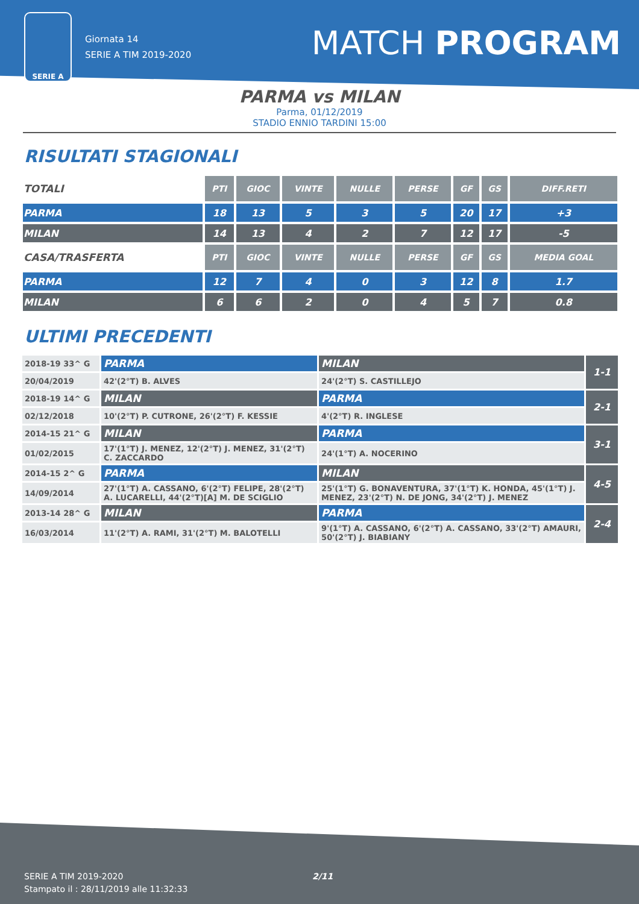SERIE A
Giornata 14
SERIE A TIM 2019-2020
MATCH PROGRAM
PARMA vs MILAN
Parma, 01/12/2019
STADIO ENNIO TARDINI 15:00
RISULTATI STAGIONALI
| TOTALI | PTI | GIOC | VINTE | NULLE | PERSE | GF | GS | DIFF.RETI |
| --- | --- | --- | --- | --- | --- | --- | --- | --- |
| PARMA | 18 | 13 | 5 | 3 | 5 | 20 | 17 | +3 |
| MILAN | 14 | 13 | 4 | 2 | 7 | 12 | 17 | -5 |
| CASA/TRASFERTA | PTI | GIOC | VINTE | NULLE | PERSE | GF | GS | MEDIA GOAL |
| PARMA | 12 | 7 | 4 | 0 | 3 | 12 | 8 | 1.7 |
| MILAN | 6 | 6 | 2 | 0 | 4 | 5 | 7 | 0.8 |
ULTIMI PRECEDENTI
| 2018-19 33^ G | PARMA | MILAN | 1-1 |
| 20/04/2019 | 42'(2°T) B. ALVES | 24'(2°T) S. CASTILLEJO | |
| 2018-19 14^ G | MILAN | PARMA | 2-1 |
| 02/12/2018 | 10'(2°T) P. CUTRONE, 26'(2°T) F. KESSIE | 4'(2°T) R. INGLESE | |
| 2014-15 21^ G | MILAN | PARMA | 3-1 |
| 01/02/2015 | 17'(1°T) J. MENEZ, 12'(2°T) J. MENEZ, 31'(2°T) C. ZACCARDO | 24'(1°T) A. NOCERINO | |
| 2014-15 2^ G | PARMA | MILAN | 4-5 |
| 14/09/2014 | 27'(1°T) A. CASSANO, 6'(2°T) FELIPE, 28'(2°T) A. LUCARELLI, 44'(2°T)[A] M. DE SCIGLIO | 25'(1°T) G. BONAVENTURA, 37'(1°T) K. HONDA, 45'(1°T) J. MENEZ, 23'(2°T) N. DE JONG, 34'(2°T) J. MENEZ | |
| 2013-14 28^ G | MILAN | PARMA | 2-4 |
| 16/03/2014 | 11'(2°T) A. RAMI, 31'(2°T) M. BALOTELLI | 9'(1°T) A. CASSANO, 6'(2°T) A. CASSANO, 33'(2°T) AMAURI, 50'(2°T) J. BIABIANY | |
2/11 SERIE A TIM 2019-2020
Stampato il : 28/11/2019 alle 11:32:33